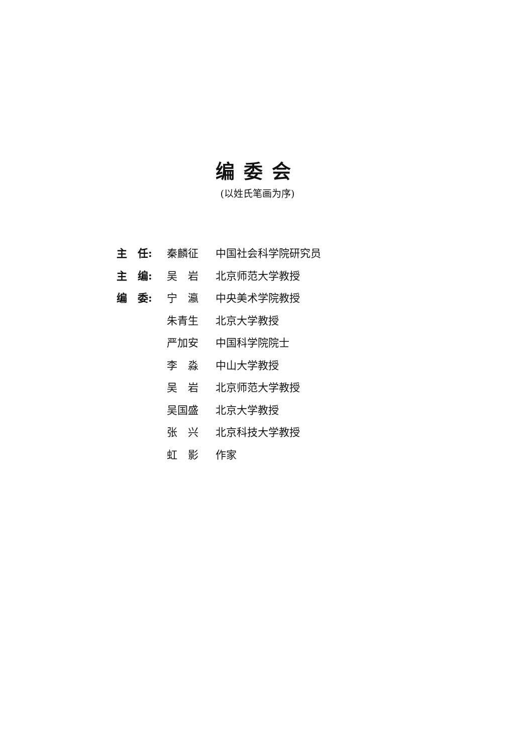编委会
(以姓氏笔画为序)
| 主 任: | 秦麟征 | 中国社会科学院研究员 |
| 主 编: | 吴 岩 | 北京师范大学教授 |
| 编 委: | 宁 瀛 | 中央美术学院教授 |
| | 朱青生 | 北京大学教授 |
| | 严加安 | 中国科学院院士 |
| | 李 淼 | 中山大学教授 |
| | 吴 岩 | 北京师范大学教授 |
| | 吴国盛 | 北京大学教授 |
| | 张 兴 | 北京科技大学教授 |
| | 虹 影 | 作家 |